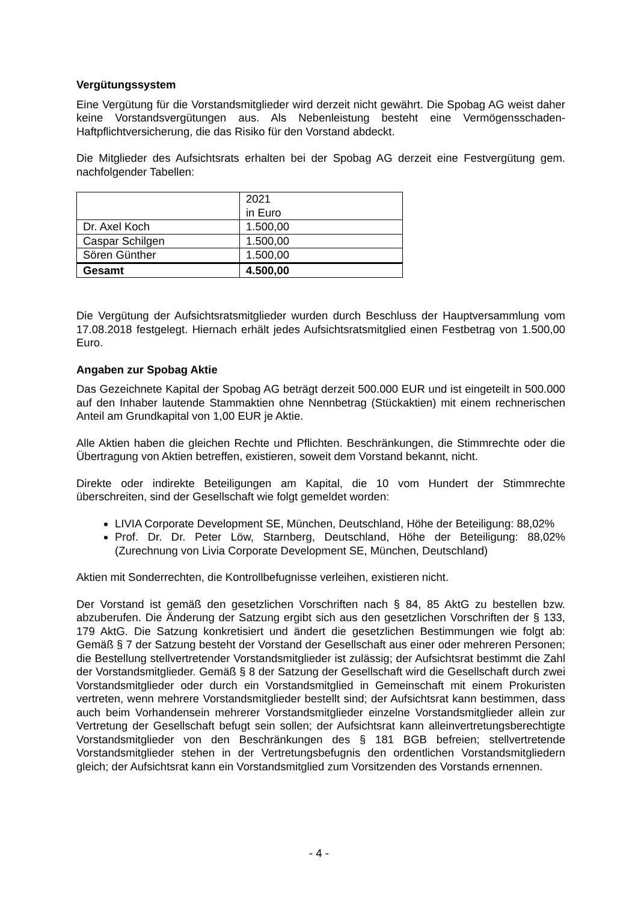Vergütungssystem
Eine Vergütung für die Vorstandsmitglieder wird derzeit nicht gewährt. Die Spobag AG weist daher keine Vorstandsvergütungen aus. Als Nebenleistung besteht eine Vermögensschaden-Haftpflichtversicherung, die das Risiko für den Vorstand abdeckt.
Die Mitglieder des Aufsichtsrats erhalten bei der Spobag AG derzeit eine Festvergütung gem. nachfolgender Tabellen:
| | 2021 in Euro |
| --- | --- |
| Dr. Axel Koch | 1.500,00 |
| Caspar Schilgen | 1.500,00 |
| Sören Günther | 1.500,00 |
| Gesamt | 4.500,00 |
Die Vergütung der Aufsichtsratsmitglieder wurden durch Beschluss der Hauptversammlung vom 17.08.2018 festgelegt. Hiernach erhält jedes Aufsichtsratsmitglied einen Festbetrag von 1.500,00 Euro.
Angaben zur Spobag Aktie
Das Gezeichnete Kapital der Spobag AG beträgt derzeit 500.000 EUR und ist eingeteilt in 500.000 auf den Inhaber lautende Stammaktien ohne Nennbetrag (Stückaktien) mit einem rechnerischen Anteil am Grundkapital von 1,00 EUR je Aktie.
Alle Aktien haben die gleichen Rechte und Pflichten. Beschränkungen, die Stimmrechte oder die Übertragung von Aktien betreffen, existieren, soweit dem Vorstand bekannt, nicht.
Direkte oder indirekte Beteiligungen am Kapital, die 10 vom Hundert der Stimmrechte überschreiten, sind der Gesellschaft wie folgt gemeldet worden:
LIVIA Corporate Development SE, München, Deutschland, Höhe der Beteiligung: 88,02%
Prof. Dr. Dr. Peter Löw, Starnberg, Deutschland, Höhe der Beteiligung: 88,02% (Zurechnung von Livia Corporate Development SE, München, Deutschland)
Aktien mit Sonderrechten, die Kontrollbefugnisse verleihen, existieren nicht.
Der Vorstand ist gemäß den gesetzlichen Vorschriften nach § 84, 85 AktG zu bestellen bzw. abzuberufen. Die Änderung der Satzung ergibt sich aus den gesetzlichen Vorschriften der § 133, 179 AktG. Die Satzung konkretisiert und ändert die gesetzlichen Bestimmungen wie folgt ab: Gemäß § 7 der Satzung besteht der Vorstand der Gesellschaft aus einer oder mehreren Personen; die Bestellung stellvertretender Vorstandsmitglieder ist zulässig; der Aufsichtsrat bestimmt die Zahl der Vorstandsmitglieder. Gemäß § 8 der Satzung der Gesellschaft wird die Gesellschaft durch zwei Vorstandsmitglieder oder durch ein Vorstandsmitglied in Gemeinschaft mit einem Prokuristen vertreten, wenn mehrere Vorstandsmitglieder bestellt sind; der Aufsichtsrat kann bestimmen, dass auch beim Vorhandensein mehrerer Vorstandsmitglieder einzelne Vorstandsmitglieder allein zur Vertretung der Gesellschaft befugt sein sollen; der Aufsichtsrat kann alleinvertretungsberechtigte Vorstandsmitglieder von den Beschränkungen des § 181 BGB befreien; stellvertretende Vorstandsmitglieder stehen in der Vertretungsbefugnis den ordentlichen Vorstandsmitgliedern gleich; der Aufsichtsrat kann ein Vorstandsmitglied zum Vorsitzenden des Vorstands ernennen.
- 4 -